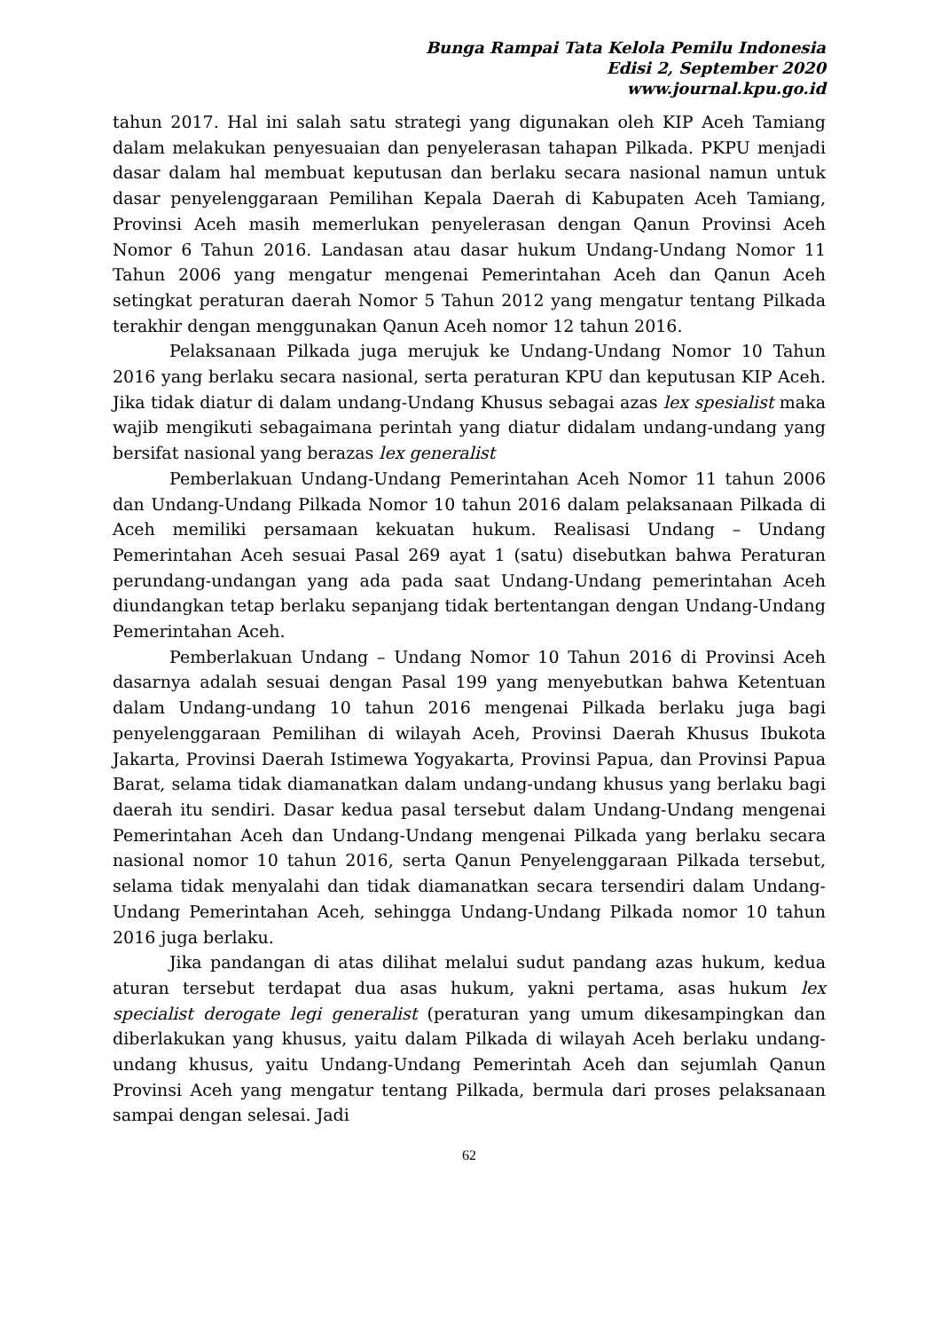Bunga Rampai Tata Kelola Pemilu Indonesia
Edisi 2, September 2020
www.journal.kpu.go.id
tahun 2017. Hal ini salah satu strategi yang digunakan oleh KIP Aceh Tamiang dalam melakukan penyesuaian dan penyelerasan tahapan Pilkada. PKPU menjadi dasar dalam hal membuat keputusan dan berlaku secara nasional namun untuk dasar penyelenggaraan Pemilihan Kepala Daerah di Kabupaten Aceh Tamiang, Provinsi Aceh masih memerlukan penyelerasan dengan Qanun Provinsi Aceh Nomor 6 Tahun 2016. Landasan atau dasar hukum Undang-Undang Nomor 11 Tahun 2006 yang mengatur mengenai Pemerintahan Aceh dan Qanun Aceh setingkat peraturan daerah Nomor 5 Tahun 2012 yang mengatur tentang Pilkada terakhir dengan menggunakan Qanun Aceh nomor 12 tahun 2016.
Pelaksanaan Pilkada juga merujuk ke Undang-Undang Nomor 10 Tahun 2016 yang berlaku secara nasional, serta peraturan KPU dan keputusan KIP Aceh. Jika tidak diatur di dalam undang-Undang Khusus sebagai azas lex spesialist maka wajib mengikuti sebagaimana perintah yang diatur didalam undang-undang yang bersifat nasional yang berazas lex generalist
Pemberlakuan Undang-Undang Pemerintahan Aceh Nomor 11 tahun 2006 dan Undang-Undang Pilkada Nomor 10 tahun 2016 dalam pelaksanaan Pilkada di Aceh memiliki persamaan kekuatan hukum. Realisasi Undang – Undang Pemerintahan Aceh sesuai Pasal 269 ayat 1 (satu) disebutkan bahwa Peraturan perundang-undangan yang ada pada saat Undang-Undang pemerintahan Aceh diundangkan tetap berlaku sepanjang tidak bertentangan dengan Undang-Undang Pemerintahan Aceh.
Pemberlakuan Undang – Undang Nomor 10 Tahun 2016 di Provinsi Aceh dasarnya adalah sesuai dengan Pasal 199 yang menyebutkan bahwa Ketentuan dalam Undang-undang 10 tahun 2016 mengenai Pilkada berlaku juga bagi penyelenggaraan Pemilihan di wilayah Aceh, Provinsi Daerah Khusus Ibukota Jakarta, Provinsi Daerah Istimewa Yogyakarta, Provinsi Papua, dan Provinsi Papua Barat, selama tidak diamanatkan dalam undang-undang khusus yang berlaku bagi daerah itu sendiri. Dasar kedua pasal tersebut dalam Undang-Undang mengenai Pemerintahan Aceh dan Undang-Undang mengenai Pilkada yang berlaku secara nasional nomor 10 tahun 2016, serta Qanun Penyelenggaraan Pilkada tersebut, selama tidak menyalahi dan tidak diamanatkan secara tersendiri dalam Undang-Undang Pemerintahan Aceh, sehingga Undang-Undang Pilkada nomor 10 tahun 2016 juga berlaku.
Jika pandangan di atas dilihat melalui sudut pandang azas hukum, kedua aturan tersebut terdapat dua asas hukum, yakni pertama, asas hukum lex specialist derogate legi generalist (peraturan yang umum dikesampingkan dan diberlakukan yang khusus, yaitu dalam Pilkada di wilayah Aceh berlaku undang-undang khusus, yaitu Undang-Undang Pemerintah Aceh dan sejumlah Qanun Provinsi Aceh yang mengatur tentang Pilkada, bermula dari proses pelaksanaan sampai dengan selesai. Jadi
62